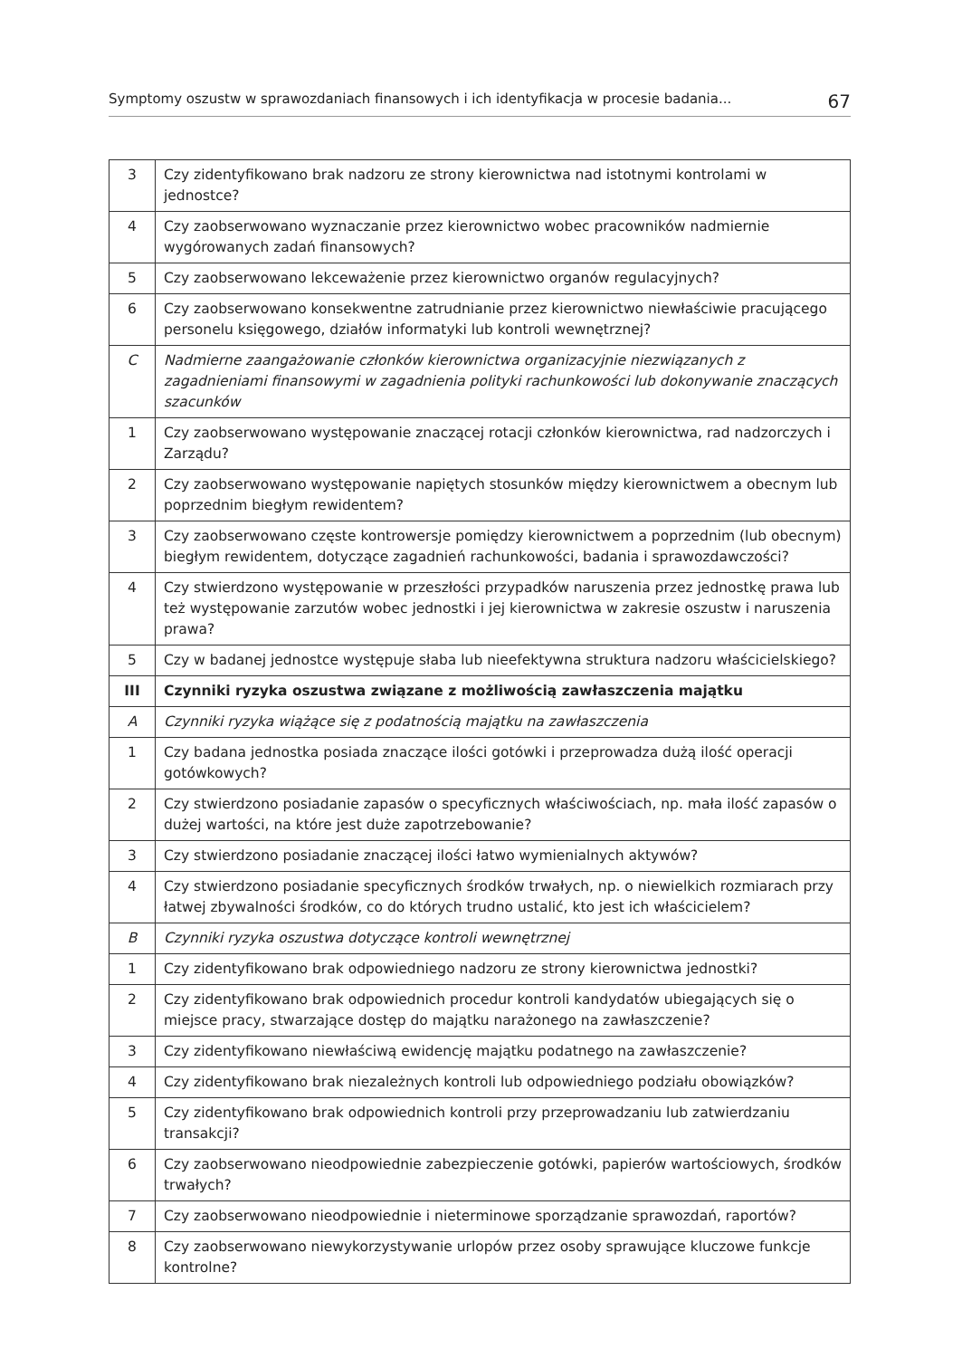Symptomy oszustw w sprawozdaniach finansowych i ich identyfikacja w procesie badania... 67
| 3 | Czy zidentyfikowano brak nadzoru ze strony kierownictwa nad istotnymi kontrolami w jednostce? |
| 4 | Czy zaobserwowano wyznaczanie przez kierownictwo wobec pracowników nadmiernie wygórowanych zadań finansowych? |
| 5 | Czy zaobserwowano lekceważenie przez kierownictwo organów regulacyjnych? |
| 6 | Czy zaobserwowano konsekwentne zatrudnianie przez kierownictwo niewłaściwie pracującego personelu księgowego, działów informatyki lub kontroli wewnętrznej? |
| C | Nadmierne zaangażowanie członków kierownictwa organizacyjnie niezwiązanych z zagadnieniami finansowymi w zagadnienia polityki rachunkowości lub dokonywanie znaczących szacunków |
| 1 | Czy zaobserwowano występowanie znaczącej rotacji członków kierownictwa, rad nadzorczych i Zarządu? |
| 2 | Czy zaobserwowano występowanie napiętych stosunków między kierownictwem a obecnym lub poprzednim biegłym rewidentem? |
| 3 | Czy zaobserwowano częste kontrowersje pomiędzy kierownictwem a poprzednim (lub obecnym) biegłym rewidentem, dotyczące zagadnień rachunkowości, badania i sprawozdawczości? |
| 4 | Czy stwierdzono występowanie w przeszłości przypadków naruszenia przez jednostkę prawa lub też występowanie zarzutów wobec jednostki i jej kierownictwa w zakresie oszustw i naruszenia prawa? |
| 5 | Czy w badanej jednostce występuje słaba lub nieefektywna struktura nadzoru właścicielskiego? |
| III | Czynniki ryzyka oszustwa związane z możliwością zawłaszczenia majątku |
| A | Czynniki ryzyka wiążące się z podatnością majątku na zawłaszczenia |
| 1 | Czy badana jednostka posiada znaczące ilości gotówki i przeprowadza dużą ilość operacji gotówkowych? |
| 2 | Czy stwierdzono posiadanie zapasów o specyficznych właściwościach, np. mała ilość zapasów o dużej wartości, na które jest duże zapotrzebowanie? |
| 3 | Czy stwierdzono posiadanie znaczącej ilości łatwo wymienialnych aktywów? |
| 4 | Czy stwierdzono posiadanie specyficznych środków trwałych, np. o niewielkich rozmiarach przy łatwej zbywalności środków, co do których trudno ustalić, kto jest ich właścicielem? |
| B | Czynniki ryzyka oszustwa dotyczące kontroli wewnętrznej |
| 1 | Czy zidentyfikowano brak odpowiedniego nadzoru ze strony kierownictwa jednostki? |
| 2 | Czy zidentyfikowano brak odpowiednich procedur kontroli kandydatów ubiegających się o miejsce pracy, stwarzające dostęp do majątku narażonego na zawłaszczenie? |
| 3 | Czy zidentyfikowano niewłaściwą ewidencję majątku podatnego na zawłaszczenie? |
| 4 | Czy zidentyfikowano brak niezależnych kontroli lub odpowiedniego podziału obowiązków? |
| 5 | Czy zidentyfikowano brak odpowiednich kontroli przy przeprowadzaniu lub zatwierdzaniu transakcji? |
| 6 | Czy zaobserwowano nieodpowiednie zabezpieczenie gotówki, papierów wartościowych, środków trwałych? |
| 7 | Czy zaobserwowano nieodpowiednie i nieterminowe sporządzanie sprawozdań, raportów? |
| 8 | Czy zaobserwowano niewykorzystywanie urlopów przez osoby sprawujące kluczowe funkcje kontrolne? |